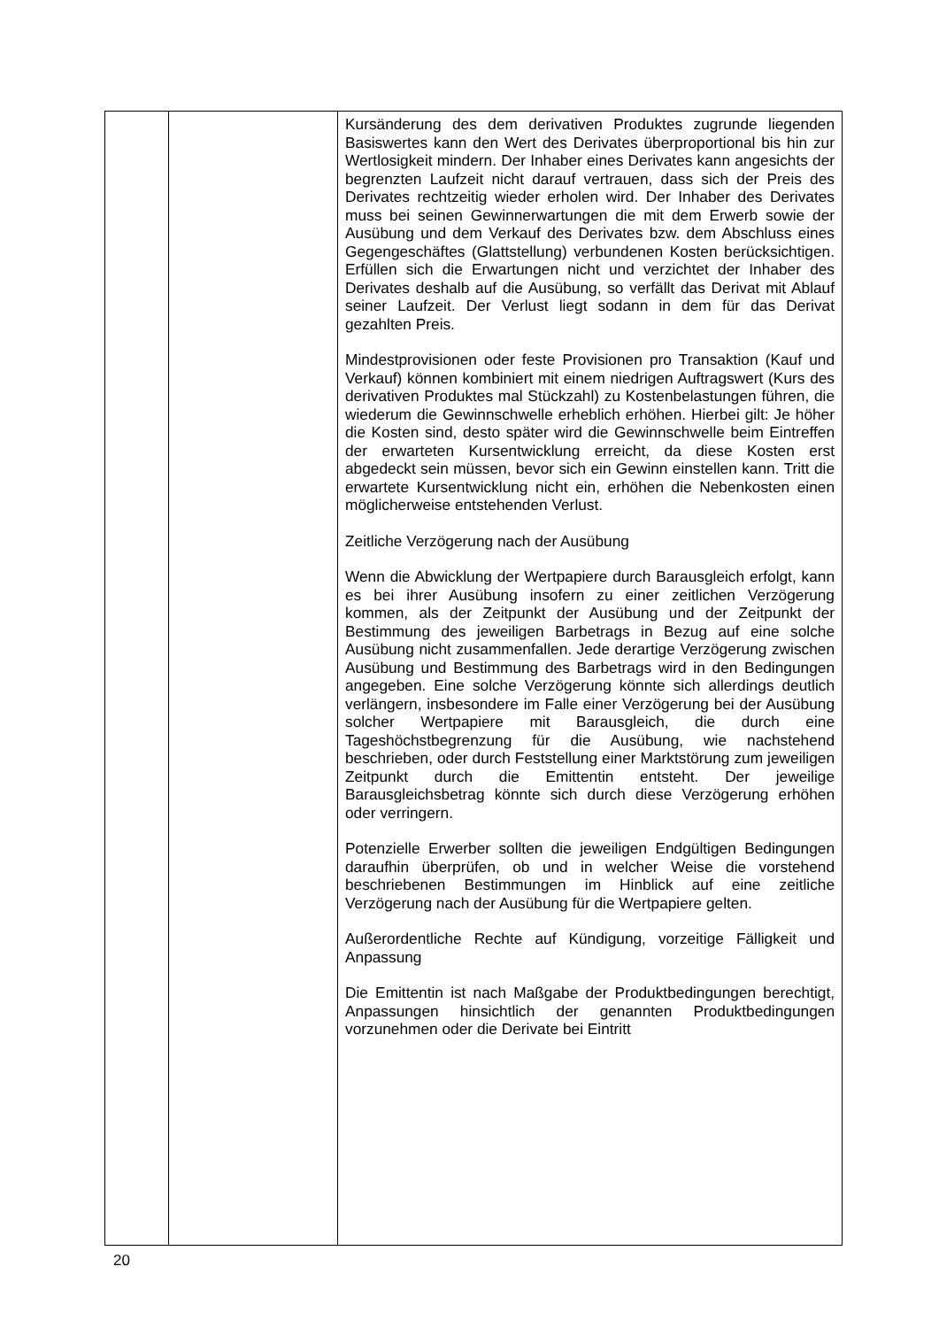| | | Kursänderung des dem derivativen Produktes zugrunde liegenden Basiswertes kann den Wert des Derivates über­proportional bis hin zur Wertlosigkeit mindern. Der Inhaber eines Derivates kann angesichts der begrenzten Laufzeit nicht darauf vertrauen, dass sich der Preis des Derivates rechtzeitig wieder erholen wird. Der Inhaber des Derivates muss bei seinen Gewinnerwartungen die mit dem Erwerb sowie der Ausübung und dem Verkauf des Derivates bzw. dem Abschluss eines Gegengeschäftes (Glattstellung) verbundenen Kosten berücksichtigen. Erfüllen sich die Erwartungen nicht und verzichtet der Inhaber des Derivates deshalb auf die Ausübung, so verfällt das Derivat mit Ablauf seiner Laufzeit. Der Verlust liegt sodann in dem für das Derivat gezahlten Preis. Mindestprovisionen oder feste Provisionen pro Transaktion (Kauf und Verkauf) können kombiniert mit einem niedrigen Auftragswert (Kurs des derivativen Produktes mal Stückzahl) zu Kostenbelastungen führen, die wiederum die Gewinn­schwelle erheblich erhöhen. Hierbei gilt: Je höher die Kosten sind, desto später wird die Gewinnschwelle beim Eintreffen der erwarteten Kursentwicklung erreicht, da diese Kosten erst abgedeckt sein müssen, bevor sich ein Gewinn einstellen kann. Tritt die erwartete Kursentwicklung nicht ein, erhöhen die Nebenkosten einen möglicherweise entstehenden Verlust. Zeitliche Verzögerung nach der Ausübung Wenn die Abwicklung der Wertpapiere durch Barausgleich erfolgt, kann es bei ihrer Ausübung insofern zu einer zeitlichen Verzögerung kommen, als der Zeitpunkt der Ausübung und der Zeitpunkt der Bestimmung des jeweiligen Barbetrags in Bezug auf eine solche Ausübung nicht zusammenfallen. Jede derartige Verzögerung zwischen Ausübung und Bestimmung des Barbetrags wird in den Bedingungen angegeben. Eine solche Verzögerung könnte sich allerdings deutlich verlängern, insbesondere im Falle einer Verzögerung bei der Ausübung solcher Wertpapiere mit Barausgleich, die durch eine Tageshöchstbegrenzung für die Ausübung, wie nachstehend beschrieben, oder durch Feststellung einer Marktstörung zum jeweiligen Zeitpunkt durch die Emittentin entsteht. Der jeweilige Barausgleichsbetrag könnte sich durch diese Verzögerung erhöhen oder verringern. Potenzielle Erwerber sollten die jeweiligen Endgültigen Bedingungen daraufhin überprüfen, ob und in welcher Weise die vorstehend beschriebenen Bestimmungen im Hinblick auf eine zeitliche Verzögerung nach der Ausübung für die Wertpapiere gelten. Außerordentliche Rechte auf Kündigung, vorzeitige Fälligkeit und Anpassung Die Emittentin ist nach Maßgabe der Produktbedingungen berechtigt, Anpassungen hinsichtlich der genannten Produkt­bedingungen vorzunehmen oder die Derivate bei Eintritt |
20